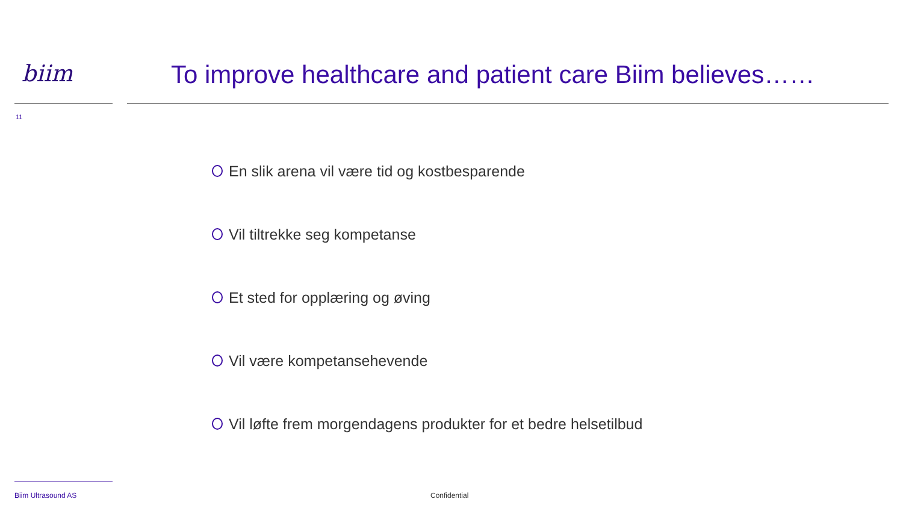biim
To improve healthcare and patient care Biim believes……
11
En slik arena vil være tid og kostbesparende
Vil tiltrekke seg kompetanse
Et sted for opplæring og øving
Vil være kompetansehevende
Vil løfte frem morgendagens produkter for et bedre helsetilbud
Biim Ultrasound AS Confidential